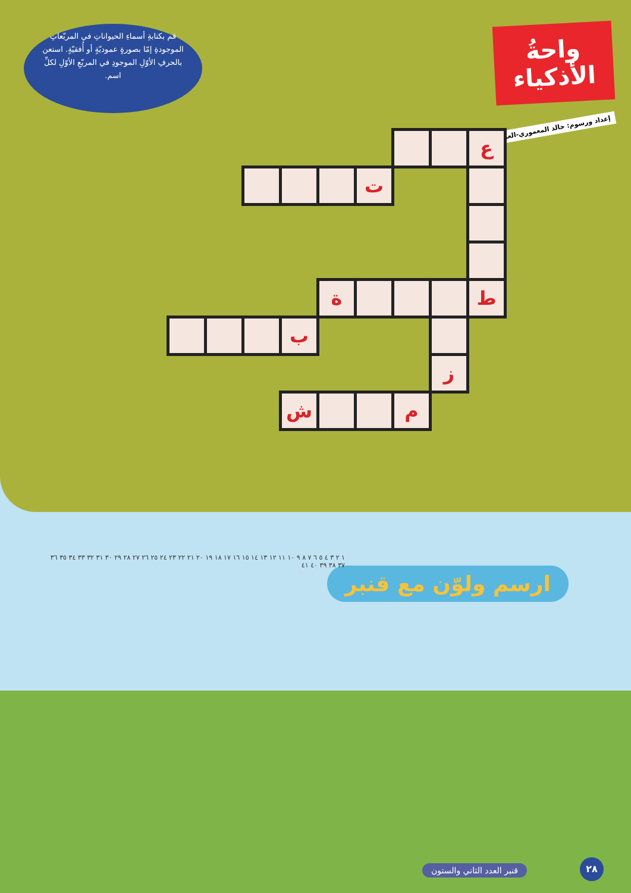واحةُ
الأذكياء
إعداد ورسوم: خالد المعموري-العراق
قم بكتابةِ أسماءِ الحيواناتِ في المربّعاتِ الموجودةِ إمّا بصورةٍ عموديّةٍ أو أُفقيّةٍ. استعن بالحرفِ الأوّلِ الموجودِ في المربّعِ الأوّلِ لكلِّ اسم.
| | | | | | | | | ع |
| | | | | | ت | | | |
| | | | | ة | | | | ط |
| | | | ب | | | | | |
| | | | | | | | ز | |
| | | | ش | | | م | | |
ارسم ولوّن مع قنبر
١ ٢ ٣ ٤ ٥ ٦ ٧ ٨ ٩ ١٠ ١١ ١٢ ١٣ ١٤ ١٥ ١٦ ١٧ ١٨ ١٩ ٢٠ ٢١ ٢٢ ٢٣ ٢٤ ٢٥ ٢٦ ٢٧ ٢٨ ٢٩ ٣٠ ٣١ ٣٢ ٣٣ ٣٤ ٣٥ ٣٦ ٣٧ ٣٨ ٣٩ ٤٠ ٤١
قنبر العدد الثاني والستون ٢٨